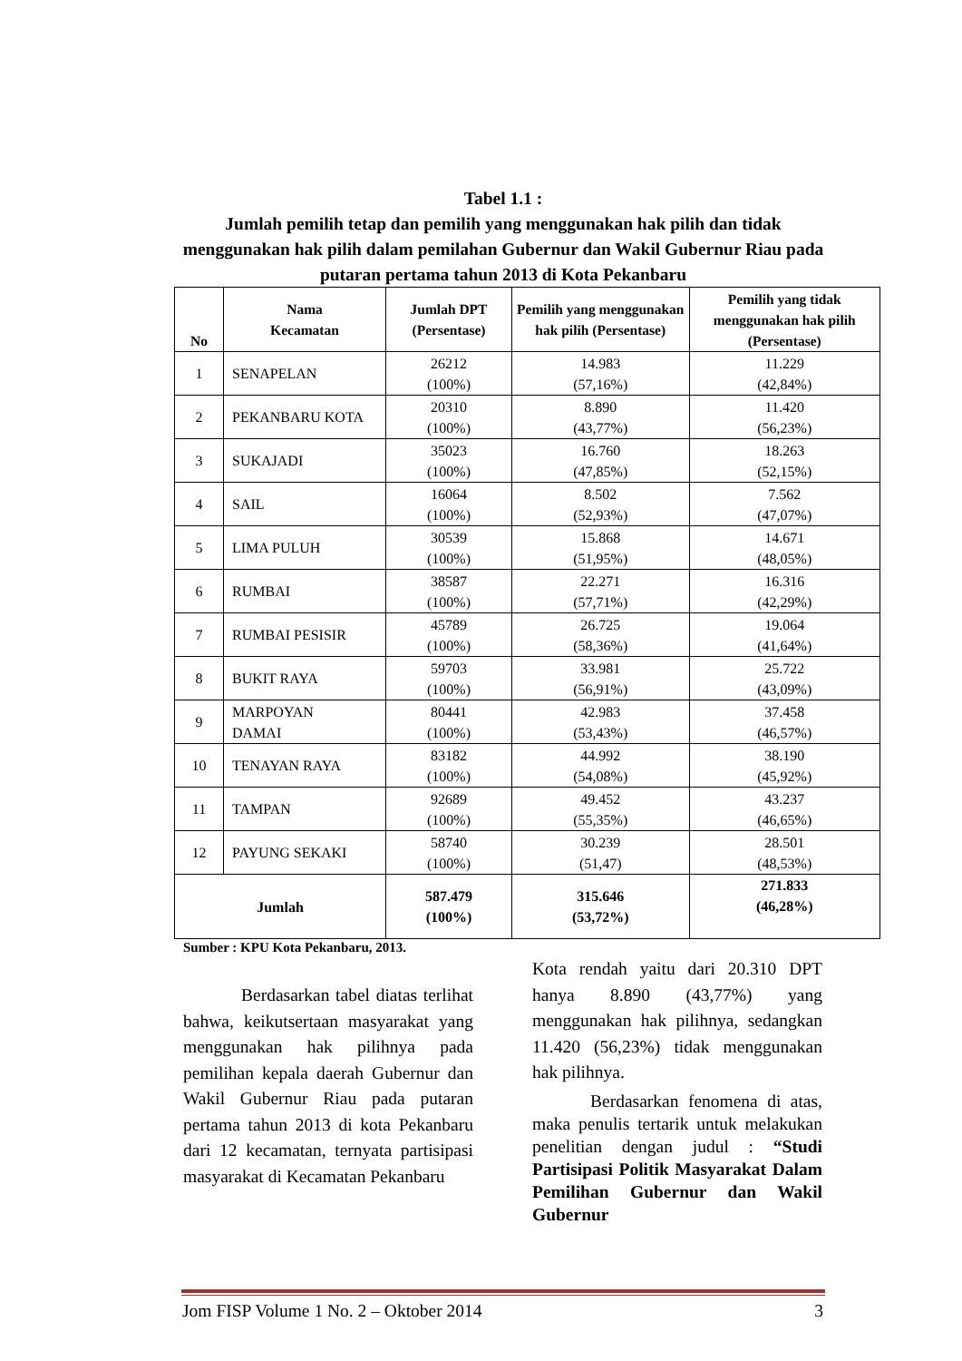Tabel 1.1 :
Jumlah pemilih tetap dan pemilih yang menggunakan hak pilih dan tidak menggunakan hak pilih dalam pemilahan Gubernur dan Wakil Gubernur Riau pada putaran pertama tahun 2013 di Kota Pekanbaru
| No | Nama Kecamatan | Jumlah DPT (Persentase) | Pemilih yang menggunakan hak pilih (Persentase) | Pemilih yang tidak menggunakan hak pilih (Persentase) |
| --- | --- | --- | --- | --- |
| 1 | SENAPELAN | 26212 (100%) | 14.983 (57,16%) | 11.229 (42,84%) |
| 2 | PEKANBARU KOTA | 20310 (100%) | 8.890 (43,77%) | 11.420 (56,23%) |
| 3 | SUKAJADI | 35023 (100%) | 16.760 (47,85%) | 18.263 (52,15%) |
| 4 | SAIL | 16064 (100%) | 8.502 (52,93%) | 7.562 (47,07%) |
| 5 | LIMA PULUH | 30539 (100%) | 15.868 (51,95%) | 14.671 (48,05%) |
| 6 | RUMBAI | 38587 (100%) | 22.271 (57,71%) | 16.316 (42,29%) |
| 7 | RUMBAI PESISIR | 45789 (100%) | 26.725 (58,36%) | 19.064 (41,64%) |
| 8 | BUKIT RAYA | 59703 (100%) | 33.981 (56,91%) | 25.722 (43,09%) |
| 9 | MARPOYAN DAMAI | 80441 (100%) | 42.983 (53,43%) | 37.458 (46,57%) |
| 10 | TENAYAN RAYA | 83182 (100%) | 44.992 (54,08%) | 38.190 (45,92%) |
| 11 | TAMPAN | 92689 (100%) | 49.452 (55,35%) | 43.237 (46,65%) |
| 12 | PAYUNG SEKAKI | 58740 (100%) | 30.239 (51,47) | 28.501 (48,53%) |
| Jumlah | | 587.479 (100%) | 315.646 (53,72%) | 271.833 (46,28%) |
Sumber : KPU Kota Pekanbaru, 2013.
Berdasarkan tabel diatas terlihat bahwa, keikutsertaan masyarakat yang menggunakan hak pilihnya pada pemilihan kepala daerah Gubernur dan Wakil Gubernur Riau pada putaran pertama tahun 2013 di kota Pekanbaru dari 12 kecamatan, ternyata partisipasi masyarakat di Kecamatan Pekanbaru
Kota rendah yaitu dari 20.310 DPT hanya 8.890 (43,77%) yang menggunakan hak pilihnya, sedangkan 11.420 (56,23%) tidak menggunakan hak pilihnya.
Berdasarkan fenomena di atas, maka penulis tertarik untuk melakukan penelitian dengan judul : “Studi Partisipasi Politik Masyarakat Dalam Pemilihan Gubernur dan Wakil Gubernur
Jom FISP Volume 1 No. 2 – Oktober 2014 3